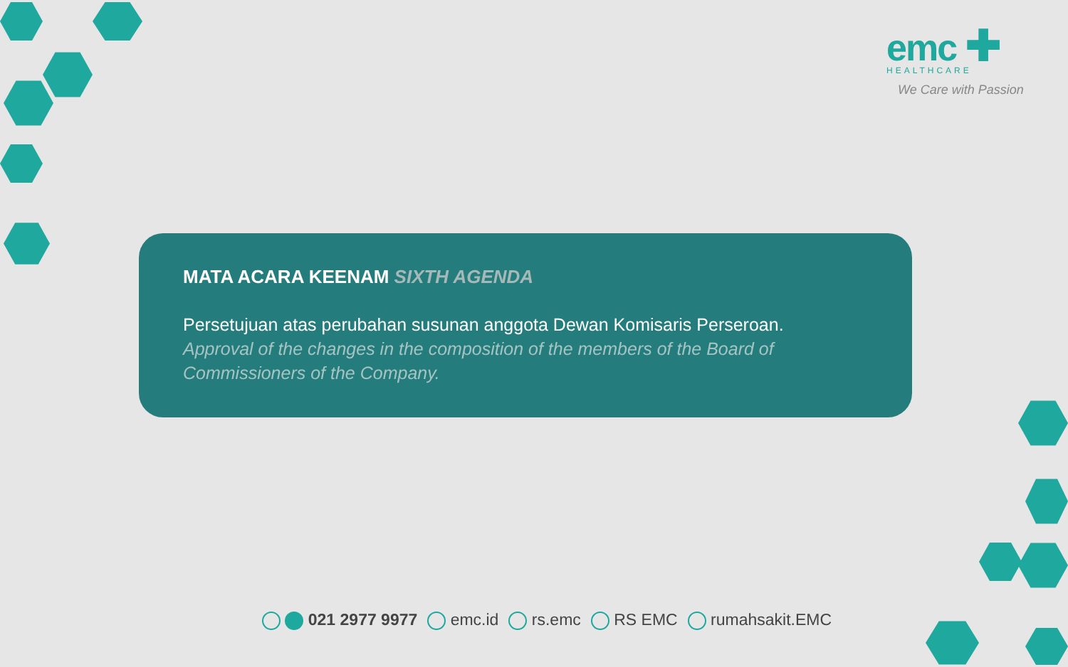emc ✚
HEALTHCARE
We Care with Passion
MATA ACARA KEENAM SIXTH AGENDA
Persetujuan atas perubahan susunan anggota Dewan Komisaris Perseroan.
Approval of the changes in the composition of the members of the Board of Commissioners of the Company.
021 2977 9977 emc.id rs.emc RS EMC rumahsakit.EMC